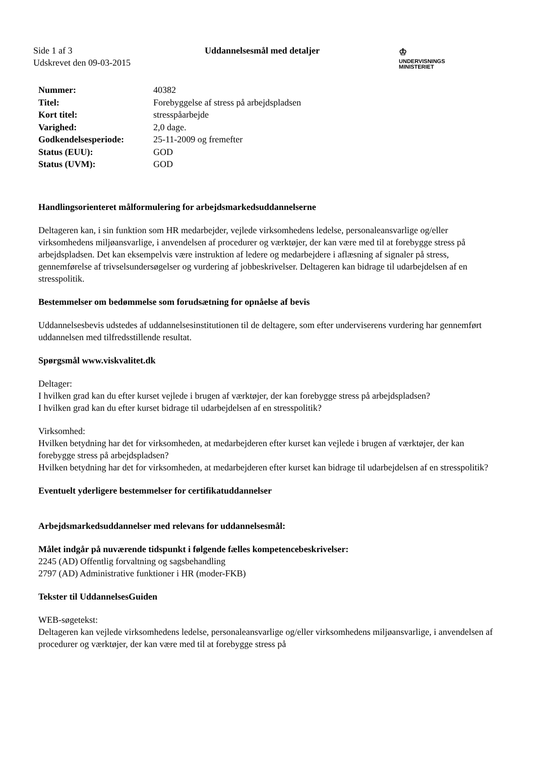Side 1 af 3
Udskrevet den 09-03-2015
Uddannelsesmål med detaljer
♔
UNDERVISNINGS
MINISTERIET
| Nummer: | 40382 |
| Titel: | Forebyggelse af stress på arbejdspladsen |
| Kort titel: | stresspåarbejde |
| Varighed: | 2,0 dage. |
| Godkendelsesperiode: | 25-11-2009 og fremefter |
| Status (EUU): | GOD |
| Status (UVM): | GOD |
Handlingsorienteret målformulering for arbejdsmarkedsuddannelserne
Deltageren kan, i sin funktion som HR medarbejder, vejlede virksomhedens ledelse, personaleansvarlige og/eller virksomhedens miljøansvarlige, i anvendelsen af procedurer og værktøjer, der kan være med til at forebygge stress på arbejdspladsen. Det kan eksempelvis være instruktion af ledere og medarbejdere i aflæsning af signaler på stress, gennemførelse af trivselsundersøgelser og vurdering af jobbeskrivelser. Deltageren kan bidrage til udarbejdelsen af en stresspolitik.
Bestemmelser om bedømmelse som forudsætning for opnåelse af bevis
Uddannelsesbevis udstedes af uddannelsesinstitutionen til de deltagere, som efter underviserens vurdering har gennemført uddannelsen med tilfredsstillende resultat.
Spørgsmål www.viskvalitet.dk
Deltager:
I hvilken grad kan du efter kurset vejlede i brugen af værktøjer, der kan forebygge stress på arbejdspladsen?
I hvilken grad kan du efter kurset bidrage til udarbejdelsen af en stresspolitik?
Virksomhed:
Hvilken betydning har det for virksomheden, at medarbejderen efter kurset kan vejlede i brugen af værktøjer, der kan forebygge stress på arbejdspladsen?
Hvilken betydning har det for virksomheden, at medarbejderen efter kurset kan bidrage til udarbejdelsen af en stresspolitik?
Eventuelt yderligere bestemmelser for certifikatuddannelser
Arbejdsmarkedsuddannelser med relevans for uddannelsesmål:
Målet indgår på nuværende tidspunkt i følgende fælles kompetencebeskrivelser:
2245 (AD) Offentlig forvaltning og sagsbehandling
2797 (AD) Administrative funktioner i HR (moder-FKB)
Tekster til UddannelsesGuiden
WEB-søgetekst:
Deltageren kan vejlede virksomhedens ledelse, personaleansvarlige og/eller virksomhedens miljøansvarlige, i anvendelsen af procedurer og værktøjer, der kan være med til at forebygge stress på